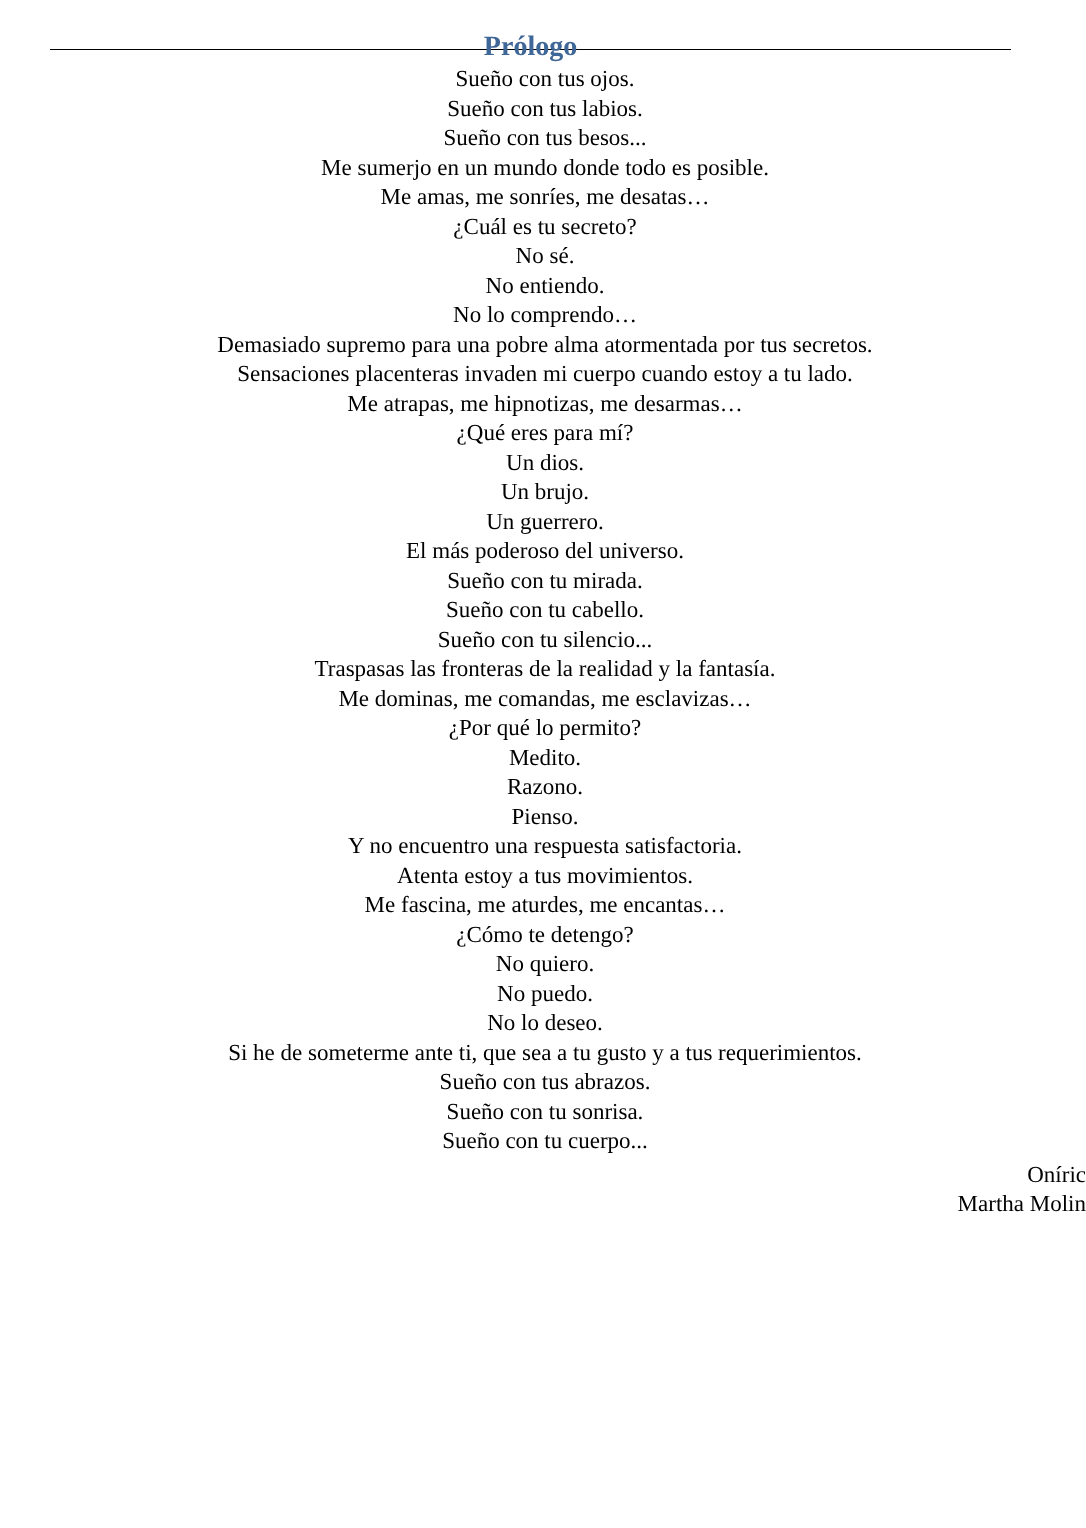Prólogo
Sueño con tus ojos.
Sueño con tus labios.
Sueño con tus besos...
Me sumerjo en un mundo donde todo es posible.
Me amas, me sonríes, me desatas…
¿Cuál es tu secreto?
No sé.
No entiendo.
No lo comprendo…
Demasiado supremo para una pobre alma atormentada por tus secretos.
Sensaciones placenteras invaden mi cuerpo cuando estoy a tu lado.
Me atrapas, me hipnotizas, me desarmas…
¿Qué eres para mí?
Un dios.
Un brujo.
Un guerrero.
El más poderoso del universo.
Sueño con tu mirada.
Sueño con tu cabello.
Sueño con tu silencio...
Traspasas las fronteras de la realidad y la fantasía.
Me dominas, me comandas, me esclavizas…
¿Por qué lo permito?
Medito.
Razono.
Pienso.
Y no encuentro una respuesta satisfactoria.
Atenta estoy a tus movimientos.
Me fascina, me aturdes, me encantas…
¿Cómo te detengo?
No quiero.
No puedo.
No lo deseo.
Si he de someterme ante ti, que sea a tu gusto y a tus requerimientos.
Sueño con tus abrazos.
Sueño con tu sonrisa.
Sueño con tu cuerpo...
Oníric
Martha Molin